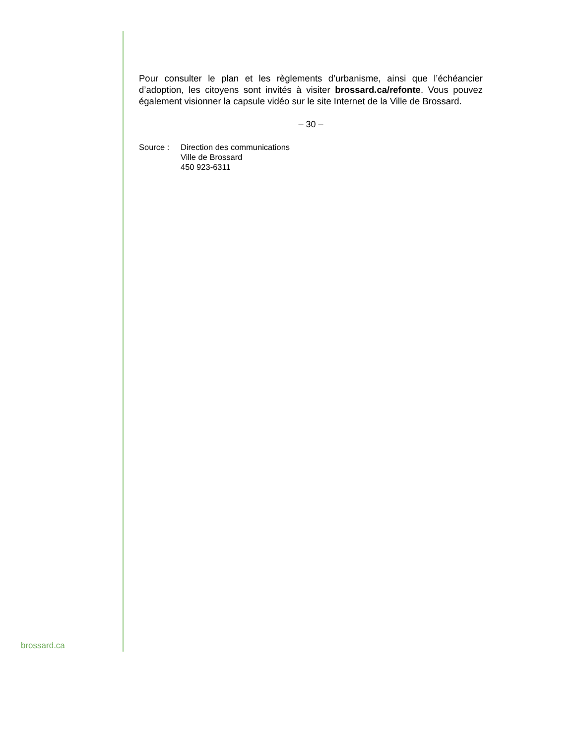Pour consulter le plan et les règlements d’urbanisme, ainsi que l’échéancier d’adoption, les citoyens sont invités à visiter brossard.ca/refonte. Vous pouvez également visionner la capsule vidéo sur le site Internet de la Ville de Brossard.
– 30 –
| Source : | Direction des communications Ville de Brossard 450 923-6311 |
brossard.ca